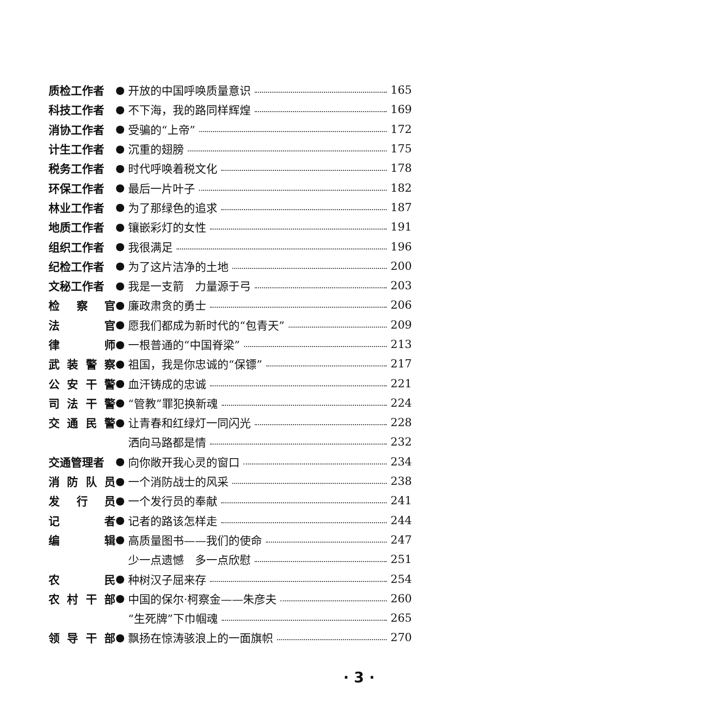质检工作者 ● 开放的中国呼唤质量意识 165
科技工作者 ● 不下海，我的路同样辉煌 169
消协工作者 ● 受骗的“上帝” 172
计生工作者 ● 沉重的翅膀 175
税务工作者 ● 时代呼唤着税文化 178
环保工作者 ● 最后一片叶子 182
林业工作者 ● 为了那绿色的追求 187
地质工作者 ● 镶嵌彩灯的女性 191
组织工作者 ● 我很满足 196
纪检工作者 ● 为了这片洁净的土地 200
文秘工作者 ● 我是一支箭　力量源于弓 203
检 察 官 ● 廉政肃贪的勇士 206
法 官 ● 愿我们都成为新时代的“包青天” 209
律 师 ● 一根普通的“中国脊梁” 213
武 装 警 察 ● 祖国，我是你忠诚的“保镖” 217
公 安 干 警 ● 血汗铸成的忠诚 221
司 法 干 警 ● “管教”罪犯换新魂 224
交 通 民 警 ● 让青春和红绿灯一同闪光 228
洒向马路都是情 232
交通管理者 ● 向你敞开我心灵的窗口 234
消 防 队 员 ● 一个消防战士的风采 238
发 行 员 ● 一个发行员的奉献 241
记 者 ● 记者的路该怎样走 244
编 辑 ● 高质量图书——我们的使命 247
少一点遗憾　多一点欣慰 251
农 民 ● 种树汉子屈来存 254
农 村 干 部 ● 中国的保尔·柯察金——朱彦夫 260
“生死牌”下巾帼魂 265
领 导 干 部 ● 飘扬在惊涛骇浪上的一面旗帜 270
· 3 ·